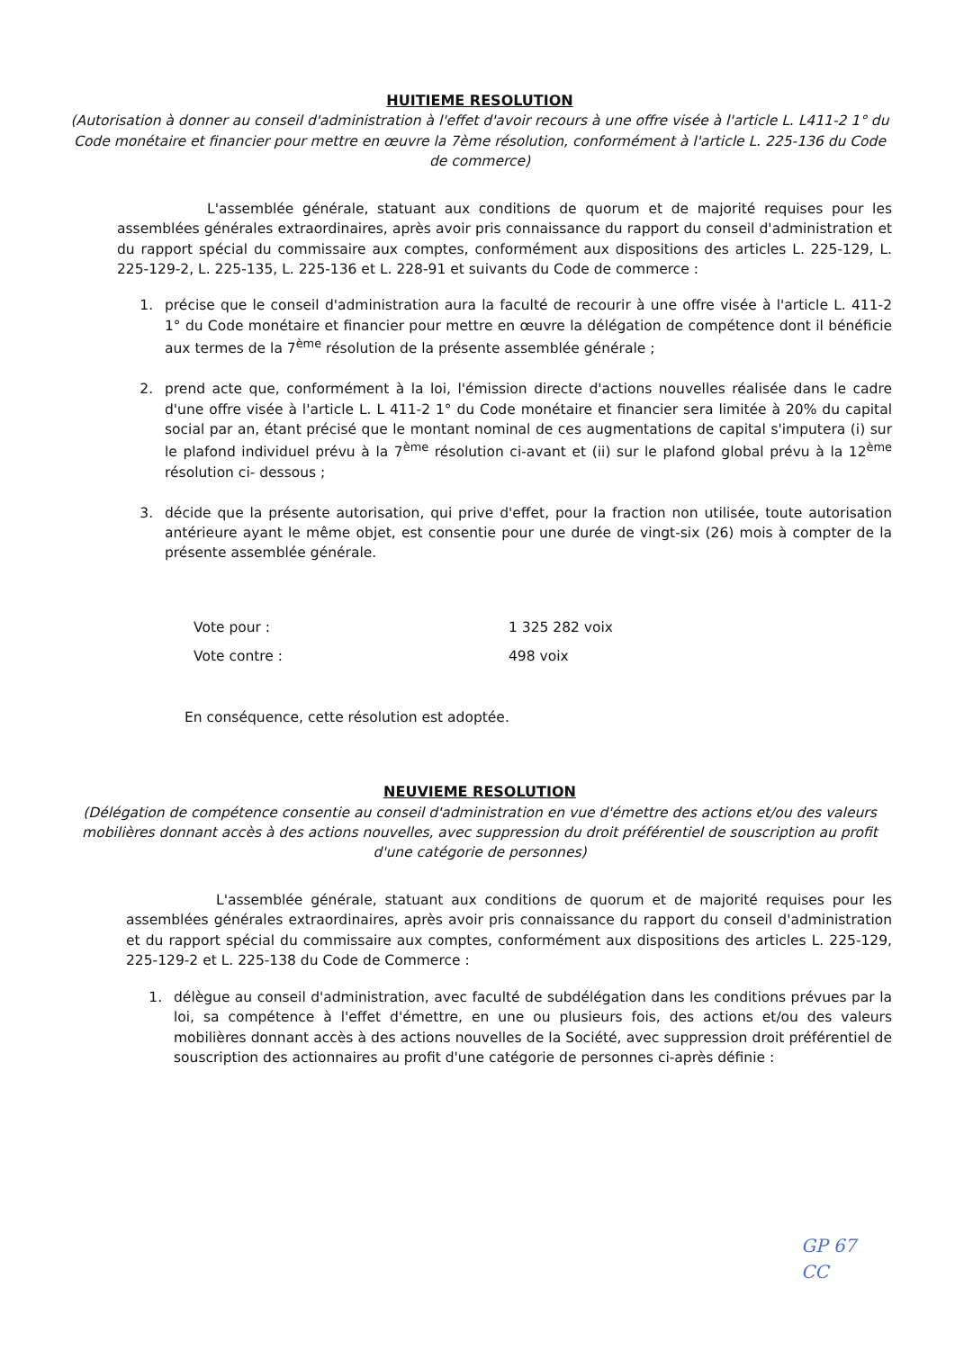HUITIEME RESOLUTION
(Autorisation à donner au conseil d'administration à l'effet d'avoir recours à une offre visée à l'article L. L411-2 1° du Code monétaire et financier pour mettre en œuvre la 7ème résolution, conformément à l'article L. 225-136 du Code de commerce)
L'assemblée générale, statuant aux conditions de quorum et de majorité requises pour les assemblées générales extraordinaires, après avoir pris connaissance du rapport du conseil d'administration et du rapport spécial du commissaire aux comptes, conformément aux dispositions des articles L. 225-129, L. 225-129-2, L. 225-135, L. 225-136 et L. 228-91 et suivants du Code de commerce :
1. précise que le conseil d'administration aura la faculté de recourir à une offre visée à l'article L. 411-2 1° du Code monétaire et financier pour mettre en œuvre la délégation de compétence dont il bénéficie aux termes de la 7<sup>ème</sup> résolution de la présente assemblée générale ;
2. prend acte que, conformément à la loi, l'émission directe d'actions nouvelles réalisée dans le cadre d'une offre visée à l'article L. L 411-2 1° du Code monétaire et financier sera limitée à 20% du capital social par an, étant précisé que le montant nominal de ces augmentations de capital s'imputera (i) sur le plafond individuel prévu à la 7<sup>ème</sup> résolution ci-avant et (ii) sur le plafond global prévu à la 12<sup>ème</sup> résolution ci- dessous ;
3. décide que la présente autorisation, qui prive d'effet, pour la fraction non utilisée, toute autorisation antérieure ayant le même objet, est consentie pour une durée de vingt-six (26) mois à compter de la présente assemblée générale.
Vote pour : 1 325 282 voix Vote contre : 498 voix
En conséquence, cette résolution est adoptée.
NEUVIEME RESOLUTION
(Délégation de compétence consentie au conseil d'administration en vue d'émettre des actions et/ou des valeurs mobilières donnant accès à des actions nouvelles, avec suppression du droit préférentiel de souscription au profit d'une catégorie de personnes)
L'assemblée générale, statuant aux conditions de quorum et de majorité requises pour les assemblées générales extraordinaires, après avoir pris connaissance du rapport du conseil d'administration et du rapport spécial du commissaire aux comptes, conformément aux dispositions des articles L. 225-129, 225-129-2 et L. 225-138 du Code de Commerce :
1. délègue au conseil d'administration, avec faculté de subdélégation dans les conditions prévues par la loi, sa compétence à l'effet d'émettre, en une ou plusieurs fois, des actions et/ou des valeurs mobilières donnant accès à des actions nouvelles de la Société, avec suppression droit préférentiel de souscription des actionnaires au profit d'une catégorie de personnes ci-après définie :
GP 67
CC